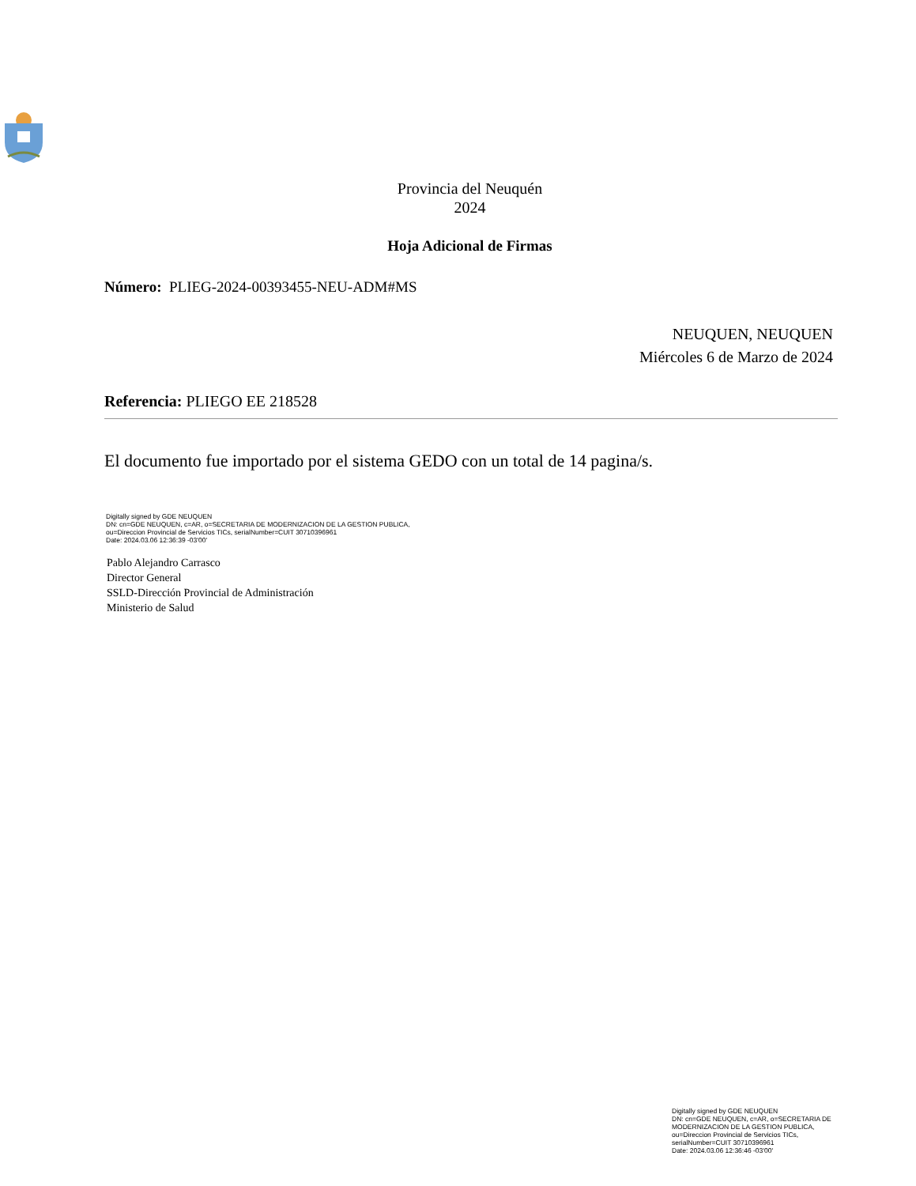Provincia del Neuquén
2024
Hoja Adicional de Firmas
Número: PLIEG-2024-00393455-NEU-ADM#MS
NEUQUEN, NEUQUEN
Miércoles 6 de Marzo de 2024
Referencia: PLIEGO EE 218528
El documento fue importado por el sistema GEDO con un total de 14 pagina/s.
Digitally signed by GDE NEUQUEN
DN: cn=GDE NEUQUEN, c=AR, o=SECRETARIA DE MODERNIZACION DE LA GESTION PUBLICA,
ou=Direccion Provincial de Servicios TICs, serialNumber=CUIT 30710396961
Date: 2024.03.06 12:36:39 -03'00'
Pablo Alejandro Carrasco
Director General
SSLD-Dirección Provincial de Administración
Ministerio de Salud
Digitally signed by GDE NEUQUEN
DN: cn=GDE NEUQUEN, c=AR, o=SECRETARIA DE
MODERNIZACION DE LA GESTION PUBLICA,
ou=Direccion Provincial de Servicios TICs,
serialNumber=CUIT 30710396961
Date: 2024.03.06 12:36:46 -03'00'